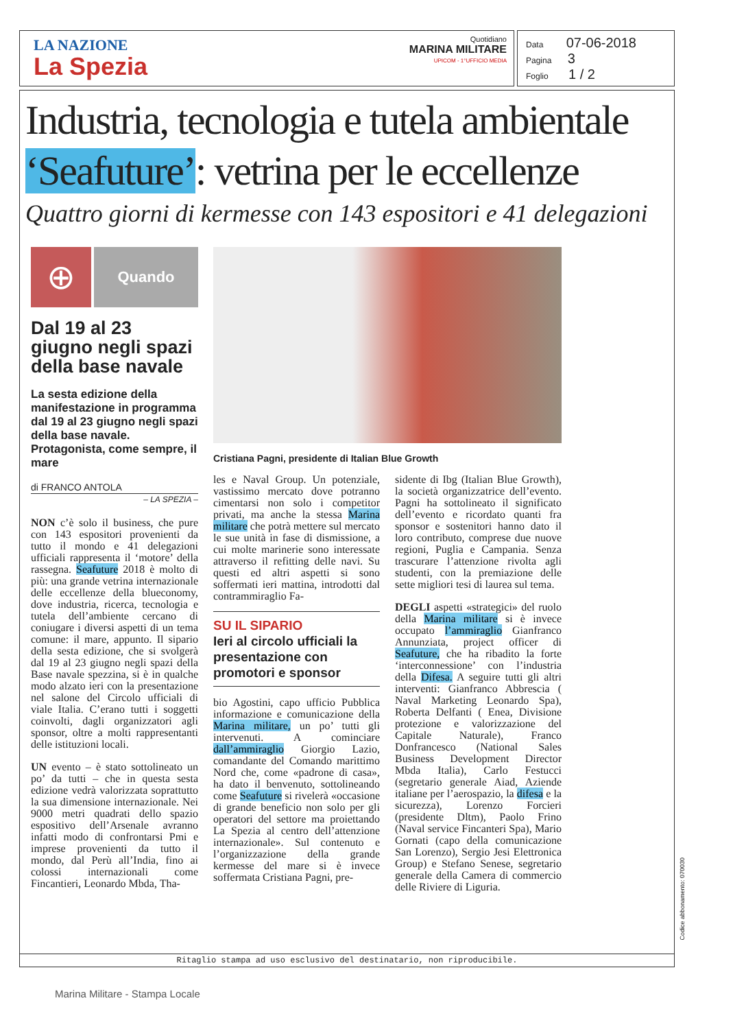LA NAZIONE
La Spezia
Quotidiano
MARINA MILITARE
UPICOM - 1°UFFICIO MEDIA
Data 07-06-2018
Pagina 3
Foglio 1 / 2
Industria, tecnologia e tutela ambientale
‘Seafuture’: vetrina per le eccellenze
Quattro giorni di kermesse con 143 espositori e 41 delegazioni
⊕
Quando
Dal 19 al 23 giugno negli spazi della base navale
La sesta edizione della manifestazione in programma dal 19 al 23 giugno negli spazi della base navale. Protagonista, come sempre, il mare
di FRANCO ANTOLA
– LA SPEZIA –
NON c’è solo il business, che pure con 143 espositori provenienti da tutto il mondo e 41 delegazioni ufficiali rappresenta il ‘motore’ della rassegna. Seafuture 2018 è molto di più: una grande vetrina internazionale delle eccellenze della blueconomy, dove industria, ricerca, tecnologia e tutela dell’ambiente cercano di coniugare i diversi aspetti di un tema comune: il mare, appunto. Il sipario della sesta edizione, che si svolgerà dal 19 al 23 giugno negli spazi della Base navale spezzina, si è in qualche modo alzato ieri con la presentazione nel salone del Circolo ufficiali di viale Italia. C’erano tutti i soggetti coinvolti, dagli organizzatori agli sponsor, oltre a molti rappresentanti delle istituzioni locali.
UN evento – è stato sottolineato un po’ da tutti – che in questa sesta edizione vedrà valorizzata soprattutto la sua dimensione internazionale. Nei 9000 metri quadrati dello spazio espositivo dell’Arsenale avranno infatti modo di confrontarsi Pmi e imprese provenienti da tutto il mondo, dal Perù all’India, fino ai colossi internazionali come Fincantieri, Leonardo Mbda, Tha-
Cristiana Pagni, presidente di Italian Blue Growth
les e Naval Group. Un potenziale, vastissimo mercato dove potranno cimentarsi non solo i competitor privati, ma anche la stessa Marina militare che potrà mettere sul mercato le sue unità in fase di dismissione, a cui molte marinerie sono interessate attraverso il refitting delle navi. Su questi ed altri aspetti si sono soffermati ieri mattina, introdotti dal contrammiraglio Fa-
SU IL SIPARIO
Ieri al circolo ufficiali la presentazione con promotori e sponsor
bio Agostini, capo ufficio Pubblica informazione e comunicazione della Marina militare, un po’ tutti gli intervenuti. A cominciare dall’ammiraglio Giorgio Lazio, comandante del Comando marittimo Nord che, come «padrone di casa», ha dato il benvenuto, sottolineando come Seafuture si rivelerà «occasione di grande beneficio non solo per gli operatori del settore ma proiettando La Spezia al centro dell’attenzione internazionale». Sul contenuto e l’organizzazione della grande kermesse del mare si è invece soffermata Cristiana Pagni, pre-
sidente di Ibg (Italian Blue Growth), la società organizzatrice dell’evento. Pagni ha sottolineato il significato dell’evento e ricordato quanti fra sponsor e sostenitori hanno dato il loro contributo, comprese due nuove regioni, Puglia e Campania. Senza trascurare l’attenzione rivolta agli studenti, con la premiazione delle sette migliori tesi di laurea sul tema.
DEGLI aspetti «strategici» del ruolo della Marina militare si è invece occupato l’ammiraglio Gianfranco Annunziata, project officer di Seafuture, che ha ribadito la forte ‘interconnessione’ con l’industria della Difesa. A seguire tutti gli altri interventi: Gianfranco Abbrescia ( Naval Marketing Leonardo Spa), Roberta Delfanti ( Enea, Divisione protezione e valorizzazione del Capitale Naturale), Franco Donfrancesco (National Sales Business Development Director Mbda Italia), Carlo Festucci (segretario generale Aiad, Aziende italiane per l’aerospazio, la difesa e la sicurezza), Lorenzo Forcieri (presidente Dltm), Paolo Frino (Naval service Fincanteri Spa), Mario Gornati (capo della comunicazione San Lorenzo), Sergio Jesi Elettronica Group) e Stefano Senese, segretario generale della Camera di commercio delle Riviere di Liguria.
Ritaglio stampa ad uso esclusivo del destinatario, non riproducibile.
Codice abbonamento: 070030
Marina Militare - Stampa Locale